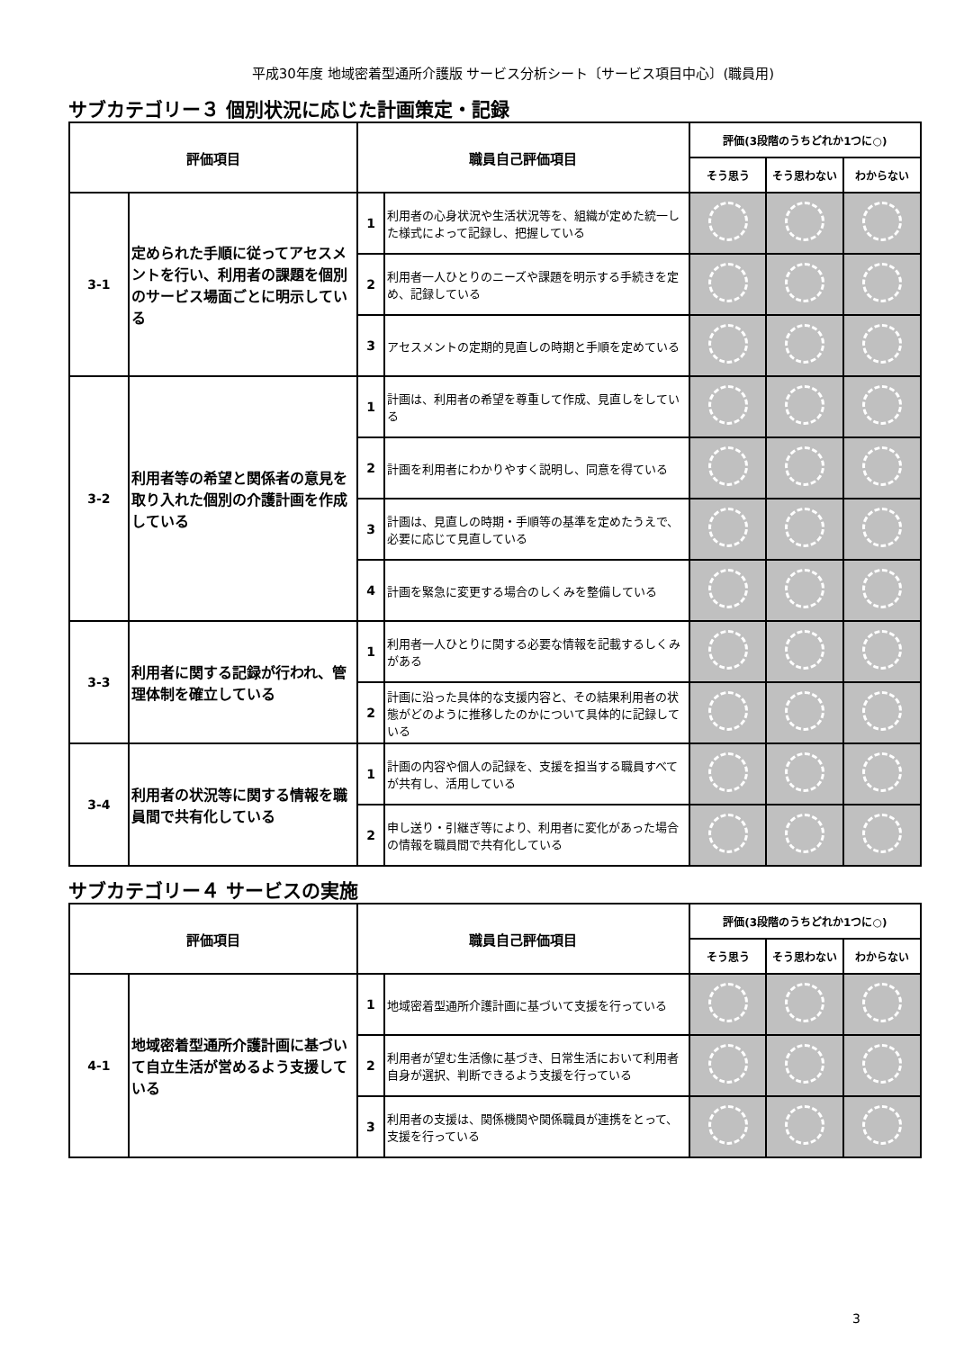平成30年度 地域密着型通所介護版 サービス分析シート〔サービス項目中心〕(職員用)
サブカテゴリー３ 個別状況に応じた計画策定・記録
| 評価項目 | | 職員自己評価項目 | | 評価(3段階のうちどれか1つに○) | | |
| --- | --- | --- | --- | --- | --- | --- |
| | | | | そう思う | そう思わない | わからない |
| 3-1 | 定められた手順に従ってアセスメントを行い、利用者の課題を個別のサービス場面ごとに明示している | 1 | 利用者の心身状況や生活状況等を、組織が定めた統一した様式によって記録し、把握している | | | |
| | | 2 | 利用者一人ひとりのニーズや課題を明示する手続きを定め、記録している | | | |
| | | 3 | アセスメントの定期的見直しの時期と手順を定めている | | | |
| 3-2 | 利用者等の希望と関係者の意見を取り入れた個別の介護計画を作成している | 1 | 計画は、利用者の希望を尊重して作成、見直しをしている | | | |
| | | 2 | 計画を利用者にわかりやすく説明し、同意を得ている | | | |
| | | 3 | 計画は、見直しの時期・手順等の基準を定めたうえで、必要に応じて見直している | | | |
| | | 4 | 計画を緊急に変更する場合のしくみを整備している | | | |
| 3-3 | 利用者に関する記録が行われ、管理体制を確立している | 1 | 利用者一人ひとりに関する必要な情報を記載するしくみがある | | | |
| | | 2 | 計画に沿った具体的な支援内容と、その結果利用者の状態がどのように推移したのかについて具体的に記録している | | | |
| 3-4 | 利用者の状況等に関する情報を職員間で共有化している | 1 | 計画の内容や個人の記録を、支援を担当する職員すべてが共有し、活用している | | | |
| | | 2 | 申し送り・引継ぎ等により、利用者に変化があった場合の情報を職員間で共有化している | | | |
サブカテゴリー４ サービスの実施
| 評価項目 | | 職員自己評価項目 | | 評価(3段階のうちどれか1つに○) | | |
| --- | --- | --- | --- | --- | --- | --- |
| | | | | そう思う | そう思わない | わからない |
| 4-1 | 地域密着型通所介護計画に基づいて自立生活が営めるよう支援している | 1 | 地域密着型通所介護計画に基づいて支援を行っている | | | |
| | | 2 | 利用者が望む生活像に基づき、日常生活において利用者自身が選択、判断できるよう支援を行っている | | | |
| | | 3 | 利用者の支援は、関係機関や関係職員が連携をとって、支援を行っている | | | |
3